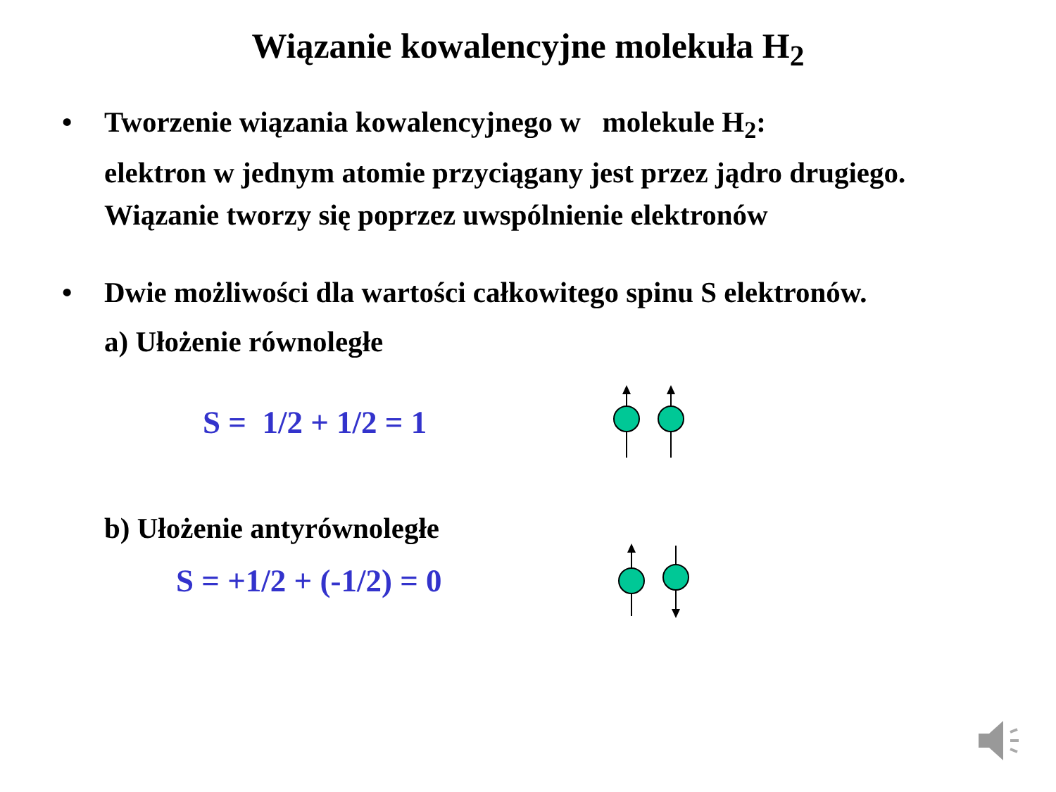Wiązanie kowalencyjne molekuła H<sub>2</sub>
• Tworzenie wiązania kowalencyjnego w molekule H<sub>2</sub>:
elektron w jednym atomie przyciągany jest przez jądro drugiego. Wiązanie tworzy się poprzez uwspólnienie elektronów
• Dwie możliwości dla wartości całkowitego spinu S elektronów.
a) Ułożenie równoległe
S = 1/2 + 1/2 = 1
b) Ułożenie antyrównoległe
S = +1/2 + (-1/2) = 0